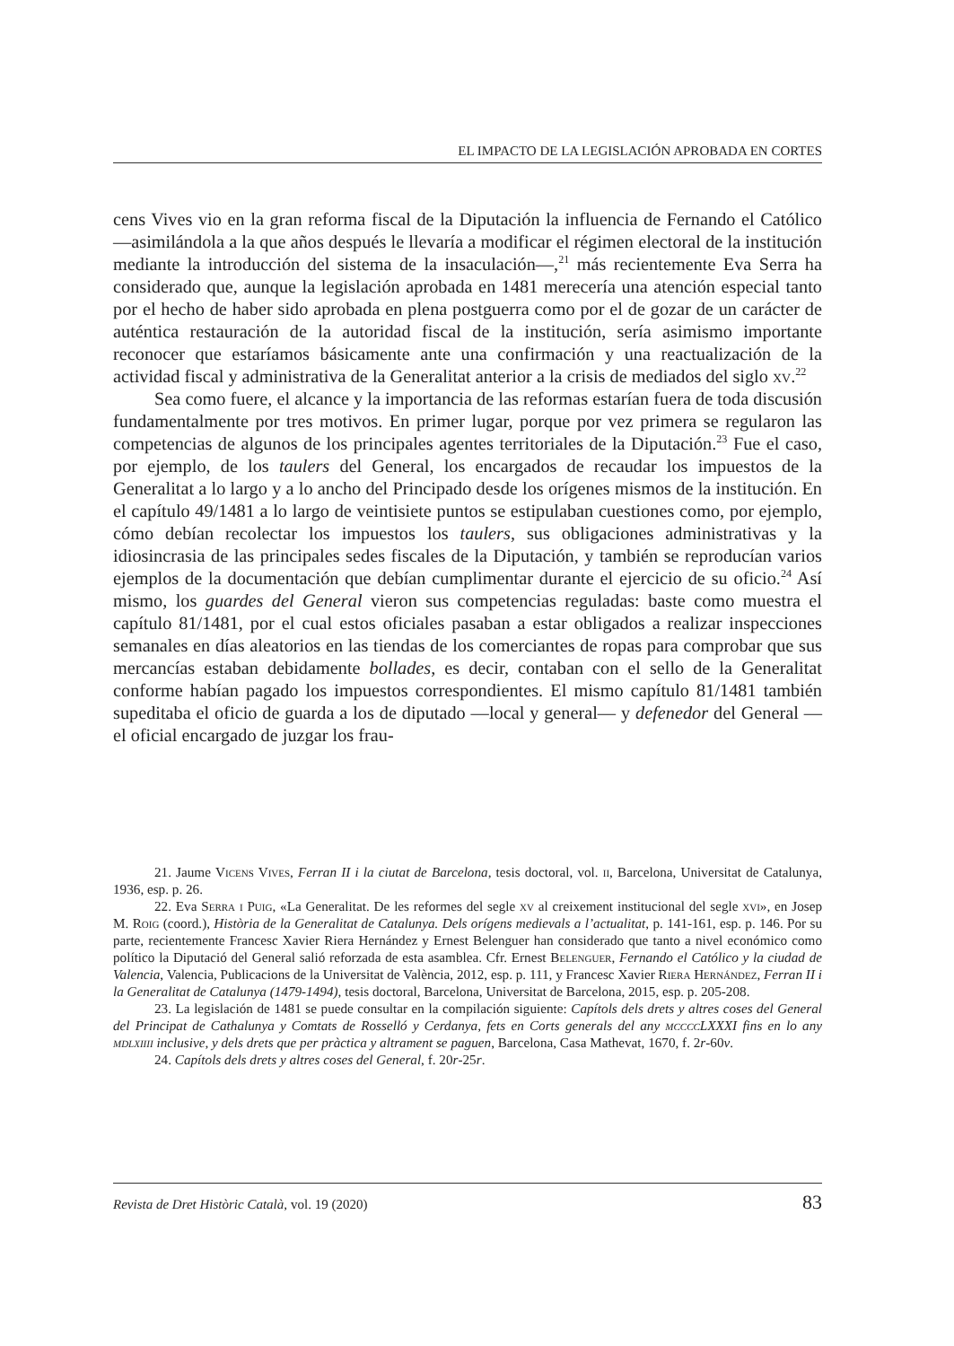EL IMPACTO DE LA LEGISLACIÓN APROBADA EN CORTES
cens Vives vio en la gran reforma fiscal de la Diputación la influencia de Fernando el Católico —asimilándola a la que años después le llevaría a modificar el régimen electoral de la institución mediante la introducción del sistema de la insaculación—,<sup>21</sup> más recientemente Eva Serra ha considerado que, aunque la legislación aprobada en 1481 merecería una atención especial tanto por el hecho de haber sido aprobada en plena postguerra como por el de gozar de un carácter de auténtica restauración de la autoridad fiscal de la institución, sería asimismo importante reconocer que estaríamos básicamente ante una confirmación y una reactualización de la actividad fiscal y administrativa de la Generalitat anterior a la crisis de mediados del siglo xv.<sup>22</sup>
Sea como fuere, el alcance y la importancia de las reformas estarían fuera de toda discusión fundamentalmente por tres motivos. En primer lugar, porque por vez primera se regularon las competencias de algunos de los principales agentes territoriales de la Diputación.<sup>23</sup> Fue el caso, por ejemplo, de los taulers del General, los encargados de recaudar los impuestos de la Generalitat a lo largo y a lo ancho del Principado desde los orígenes mismos de la institución. En el capítulo 49/1481 a lo largo de veintisiete puntos se estipulaban cuestiones como, por ejemplo, cómo debían recolectar los impuestos los taulers, sus obligaciones administrativas y la idiosincrasia de las principales sedes fiscales de la Diputación, y también se reproducían varios ejemplos de la documentación que debían cumplimentar durante el ejercicio de su oficio.<sup>24</sup> Así mismo, los guardes del General vieron sus competencias reguladas: baste como muestra el capítulo 81/1481, por el cual estos oficiales pasaban a estar obligados a realizar inspecciones semanales en días aleatorios en las tiendas de los comerciantes de ropas para comprobar que sus mercancías estaban debidamente bollades, es decir, contaban con el sello de la Generalitat conforme habían pagado los impuestos correspondientes. El mismo capítulo 81/1481 también supeditaba el oficio de guarda a los de diputado —local y general— y defenedor del General —el oficial encargado de juzgar los frau-
21. Jaume Vicens Vives, Ferran II i la ciutat de Barcelona, tesis doctoral, vol. ii, Barcelona, Universitat de Catalunya, 1936, esp. p. 26.
22. Eva Serra i Puig, «La Generalitat. De les reformes del segle xv al creixement institucional del segle xvi», en Josep M. Roig (coord.), Història de la Generalitat de Catalunya. Dels orígens medievals a l’actualitat, p. 141-161, esp. p. 146. Por su parte, recientemente Francesc Xavier Riera Hernández y Ernest Belenguer han considerado que tanto a nivel económico como político la Diputació del General salió reforzada de esta asamblea. Cfr. Ernest Belenguer, Fernando el Católico y la ciudad de Valencia, Valencia, Publicacions de la Universitat de València, 2012, esp. p. 111, y Francesc Xavier Riera Hernández, Ferran II i la Generalitat de Catalunya (1479-1494), tesis doctoral, Barcelona, Universitat de Barcelona, 2015, esp. p. 205-208.
23. La legislación de 1481 se puede consultar en la compilación siguiente: Capítols dels drets y altres coses del General del Principat de Cathalunya y Comtats de Rosselló y Cerdanya, fets en Corts generals del any mccccLXXXI fins en lo any mdlxiiii inclusive, y dels drets que per pràctica y altrament se paguen, Barcelona, Casa Mathevat, 1670, f. 2r-60v.
24. Capítols dels drets y altres coses del General, f. 20r-25r.
Revista de Dret Històric Català, vol. 19 (2020) 83